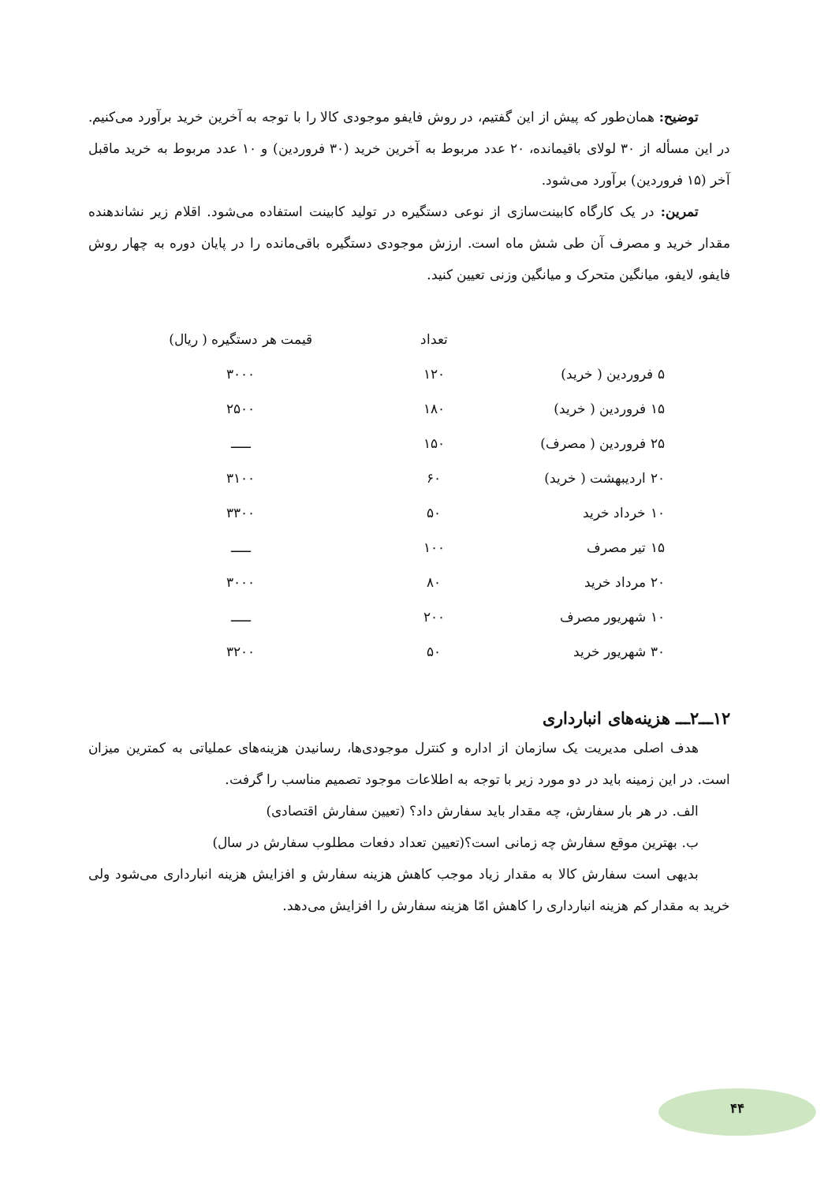توضیح: همان‌طور که پیش از این گفتیم، در روش فایفو موجودی کالا را با توجه به آخرین خرید برآورد می‌کنیم. در این مسأله از ۳۰ لولای باقیمانده، ۲۰ عدد مربوط به آخرین خرید (۳۰ فروردین) و ۱۰ عدد مربوط به خرید ماقبل آخر (۱۵ فروردین) برآورد می‌شود.
تمرین: در یک کارگاه کابینت‌سازی از نوعی دستگیره در تولید کابینت استفاده می‌شود. اقلام زیر نشاندهنده مقدار خرید و مصرف آن طی شش ماه است. ارزش موجودی دستگیره باقی‌مانده را در پایان دوره به چهار روش فایفو، لایفو، میانگین متحرک و میانگین وزنی تعیین کنید.
| | تعداد | قیمت هر دستگیره ( ریال) |
| --- | --- | --- |
| ۵ فروردین ( خرید) | ۱۲۰ | ۳۰۰۰ |
| ۱۵ فروردین ( خرید) | ۱۸۰ | ۲۵۰۰ |
| ۲۵ فروردین ( مصرف) | ۱۵۰ | ـــــ |
| ۲۰ اردیبهشت ( خرید) | ۶۰ | ۳۱۰۰ |
| ۱۰ خرداد خرید | ۵۰ | ۳۳۰۰ |
| ۱۵ تیر مصرف | ۱۰۰ | ـــــ |
| ۲۰ مرداد خرید | ۸۰ | ۳۰۰۰ |
| ۱۰ شهریور مصرف | ۲۰۰ | ـــــ |
| ۳۰ شهریور خرید | ۵۰ | ۳۲۰۰ |
۱۲ـــ۲ـــ هزینه‌های انبارداری
هدف اصلی مدیریت یک سازمان از اداره و کنترل موجودی‌ها، رسانیدن هزینه‌های عملیاتی به کمترین میزان است. در این زمینه باید در دو مورد زیر با توجه به اطلاعات موجود تصمیم مناسب را گرفت.
الف. در هر بار سفارش، چه مقدار باید سفارش داد؟ (تعیین سفارش اقتصادی)
ب. بهترین موقع سفارش چه زمانی است؟(تعیین تعداد دفعات مطلوب سفارش در سال)
بدیهی است سفارش کالا به مقدار زیاد موجب کاهش هزینه سفارش و افزایش هزینه انبارداری می‌شود ولی خرید به مقدار کم هزینه انبارداری را کاهش امّا هزینه سفارش را افزایش می‌دهد.
۴۴